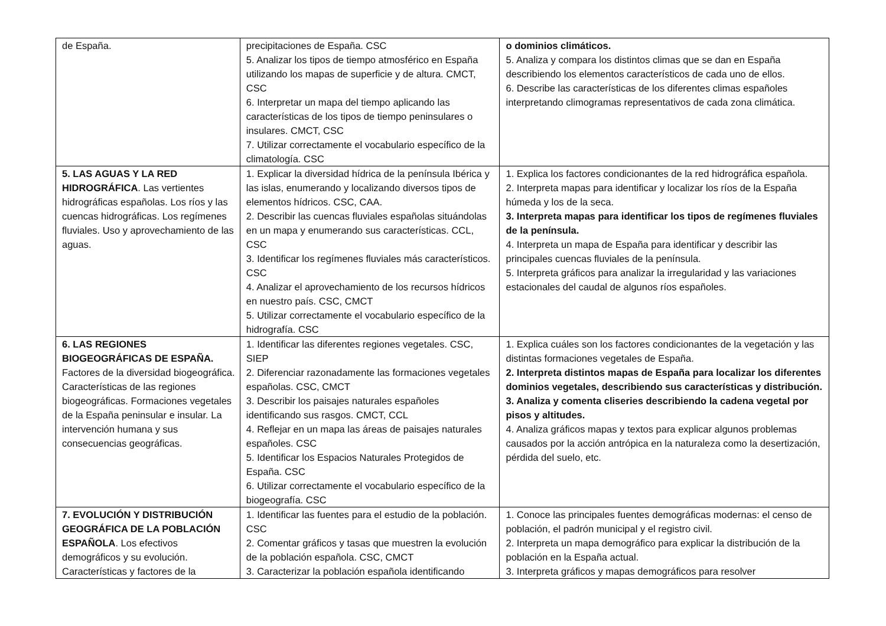| de España. | precipitaciones de España. CSC 5. Analizar los tipos de tiempo atmosférico en España utilizando los mapas de superficie y de altura. CMCT, CSC 6. Interpretar un mapa del tiempo aplicando las características de los tipos de tiempo peninsulares o insulares. CMCT, CSC 7. Utilizar correctamente el vocabulario específico de la climatología. CSC | o dominios climáticos. 5. Analiza y compara los distintos climas que se dan en España describiendo los elementos característicos de cada uno de ellos. 6. Describe las características de los diferentes climas españoles interpretando climogramas representativos de cada zona climática. |
| 5. LAS AGUAS Y LA RED HIDROGRÁFICA . Las vertientes hidrográficas españolas. Los ríos y las cuencas hidrográficas. Los regímenes fluviales. Uso y aprovechamiento de las aguas. | 1. Explicar la diversidad hídrica de la península Ibérica y las islas, enumerando y localizando diversos tipos de elementos hídricos. CSC, CAA. 2. Describir las cuencas fluviales españolas situándolas en un mapa y enumerando sus características. CCL, CSC 3. Identificar los regímenes fluviales más característicos. CSC 4. Analizar el aprovechamiento de los recursos hídricos en nuestro país. CSC, CMCT 5. Utilizar correctamente el vocabulario específico de la hidrografía. CSC | 1. Explica los factores condicionantes de la red hidrográfica española. 2. Interpreta mapas para identificar y localizar los ríos de la España húmeda y los de la seca. 3. Interpreta mapas para identificar los tipos de regímenes fluviales de la península. 4. Interpreta un mapa de España para identificar y describir las principales cuencas fluviales de la península. 5. Interpreta gráficos para analizar la irregularidad y las variaciones estacionales del caudal de algunos ríos españoles. |
| 6. LAS REGIONES BIOGEOGRÁFICAS DE ESPAÑA. Factores de la diversidad biogeográfica. Características de las regiones biogeográficas. Formaciones vegetales de la España peninsular e insular. La intervención humana y sus consecuencias geográficas. | 1. Identificar las diferentes regiones vegetales. CSC, SIEP 2. Diferenciar razonadamente las formaciones vegetales españolas. CSC, CMCT 3. Describir los paisajes naturales españoles identificando sus rasgos. CMCT, CCL 4. Reflejar en un mapa las áreas de paisajes naturales españoles. CSC 5. Identificar los Espacios Naturales Protegidos de España. CSC 6. Utilizar correctamente el vocabulario específico de la biogeografía. CSC | 1. Explica cuáles son los factores condicionantes de la vegetación y las distintas formaciones vegetales de España. 2. Interpreta distintos mapas de España para localizar los diferentes dominios vegetales, describiendo sus características y distribución. 3. Analiza y comenta cliseries describiendo la cadena vegetal por pisos y altitudes. 4. Analiza gráficos mapas y textos para explicar algunos problemas causados por la acción antrópica en la naturaleza como la desertización, pérdida del suelo, etc. |
| 7. EVOLUCIÓN Y DISTRIBUCIÓN GEOGRÁFICA DE LA POBLACIÓN ESPAÑOLA . Los efectivos demográficos y su evolución. Características y factores de la | 1. Identificar las fuentes para el estudio de la población. CSC 2. Comentar gráficos y tasas que muestren la evolución de la población española. CSC, CMCT 3. Caracterizar la población española identificando | 1. Conoce las principales fuentes demográficas modernas: el censo de población, el padrón municipal y el registro civil. 2. Interpreta un mapa demográfico para explicar la distribución de la población en la España actual. 3. Interpreta gráficos y mapas demográficos para resolver |